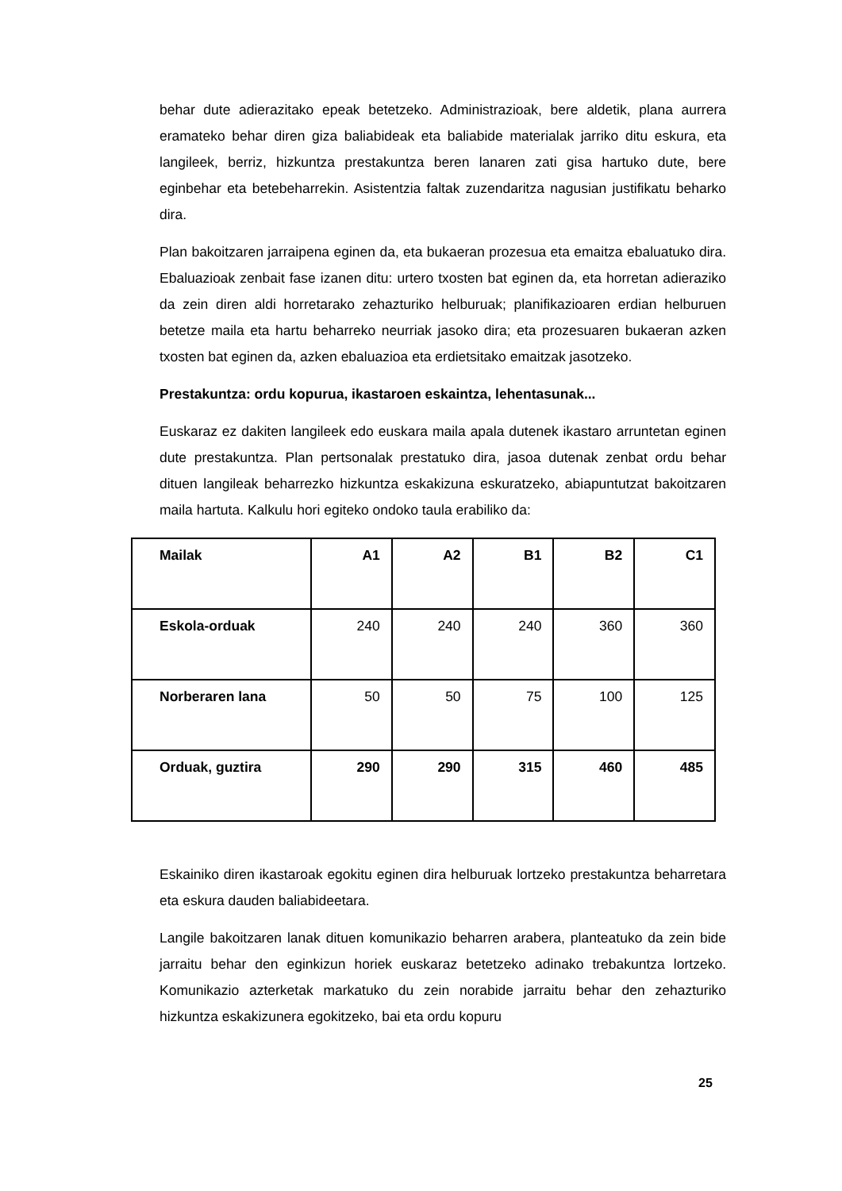behar dute adierazitako epeak betetzeko. Administrazioak, bere aldetik, plana aurrera eramateko behar diren giza baliabideak eta baliabide materialak jarriko ditu eskura, eta langileek, berriz, hizkuntza prestakuntza beren lanaren zati gisa hartuko dute, bere eginbehar eta betebeharrekin. Asistentzia faltak zuzendaritza nagusian justifikatu beharko dira.
Plan bakoitzaren jarraipena eginen da, eta bukaeran prozesua eta emaitza ebaluatuko dira. Ebaluazioak zenbait fase izanen ditu: urtero txosten bat eginen da, eta horretan adieraziko da zein diren aldi horretarako zehazturiko helburuak; planifikazioaren erdian helburuen betetze maila eta hartu beharreko neurriak jasoko dira; eta prozesuaren bukaeran azken txosten bat eginen da, azken ebaluazioa eta erdietsitako emaitzak jasotzeko.
Prestakuntza: ordu kopurua, ikastaroen eskaintza, lehentasunak...
Euskaraz ez dakiten langileek edo euskara maila apala dutenek ikastaro arruntetan eginen dute prestakuntza. Plan pertsonalak prestatuko dira, jasoa dutenak zenbat ordu behar dituen langileak beharrezko hizkuntza eskakizuna eskuratzeko, abiapuntutzat bakoitzaren maila hartuta. Kalkulu hori egiteko ondoko taula erabiliko da:
| Mailak | A1 | A2 | B1 | B2 | C1 |
| --- | --- | --- | --- | --- | --- |
| Eskola-orduak | 240 | 240 | 240 | 360 | 360 |
| Norberaren lana | 50 | 50 | 75 | 100 | 125 |
| Orduak, guztira | 290 | 290 | 315 | 460 | 485 |
Eskainiko diren ikastaroak egokitu eginen dira helburuak lortzeko prestakuntza beharretara eta eskura dauden baliabideetara.
Langile bakoitzaren lanak dituen komunikazio beharren arabera, planteatuko da zein bide jarraitu behar den eginkizun horiek euskaraz betetzeko adinako trebakuntza lortzeko. Komunikazio azterketak markatuko du zein norabide jarraitu behar den zehazturiko hizkuntza eskakizunera egokitzeko, bai eta ordu kopuru
25